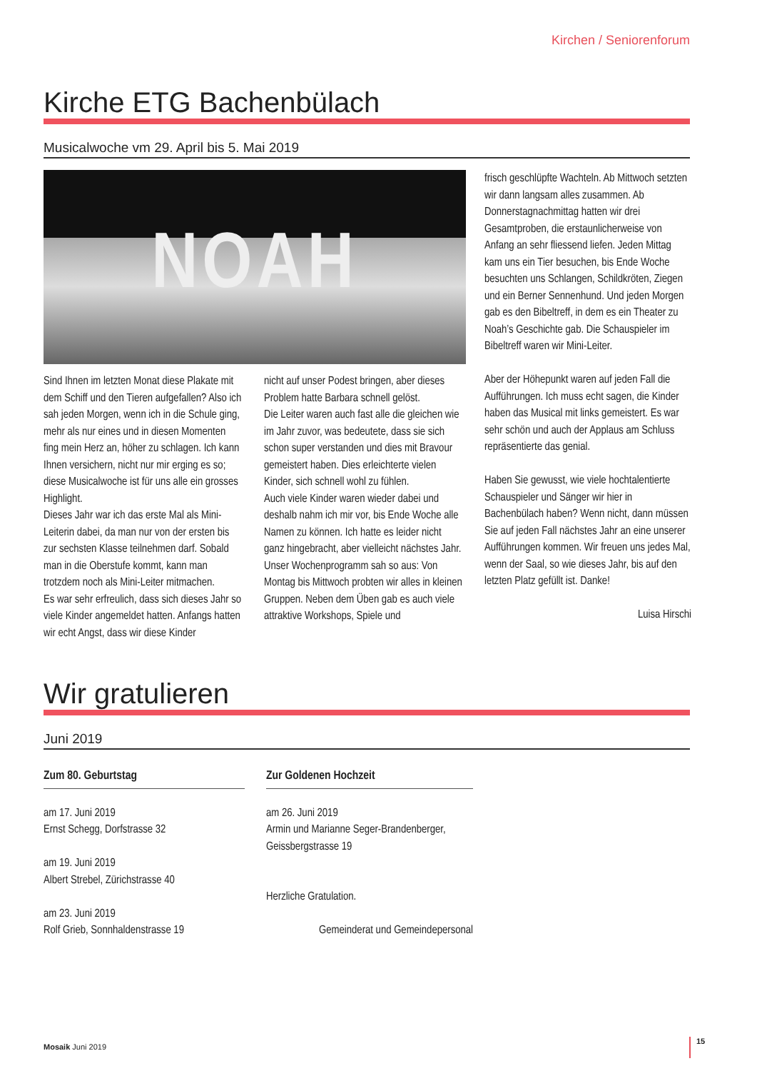Kirchen / Seniorenforum
Kirche ETG Bachenbülach
Musicalwoche vm 29. April bis 5. Mai 2019
NOAH
Sind Ihnen im letzten Monat diese Plakate mit dem Schiff und den Tieren aufgefallen? Also ich sah jeden Morgen, wenn ich in die Schule ging, mehr als nur eines und in diesen Momenten fing mein Herz an, höher zu schlagen. Ich kann Ihnen versichern, nicht nur mir erging es so; diese Musicalwoche ist für uns alle ein grosses Highlight.
Dieses Jahr war ich das erste Mal als Mini-Leiterin dabei, da man nur von der ersten bis zur sechsten Klasse teilnehmen darf. Sobald man in die Oberstufe kommt, kann man trotzdem noch als Mini-Leiter mitmachen.
Es war sehr erfreulich, dass sich dieses Jahr so viele Kinder angemeldet hatten. Anfangs hatten wir echt Angst, dass wir diese Kinder
nicht auf unser Podest bringen, aber dieses Problem hatte Barbara schnell gelöst.
Die Leiter waren auch fast alle die gleichen wie im Jahr zuvor, was bedeutete, dass sie sich schon super verstanden und dies mit Bravour gemeistert haben. Dies erleichterte vielen Kinder, sich schnell wohl zu fühlen.
Auch viele Kinder waren wieder dabei und deshalb nahm ich mir vor, bis Ende Woche alle Namen zu können. Ich hatte es leider nicht ganz hingebracht, aber vielleicht nächstes Jahr.
Unser Wochenprogramm sah so aus: Von Montag bis Mittwoch probten wir alles in kleinen Gruppen. Neben dem Üben gab es auch viele attraktive Workshops, Spiele und
frisch geschlüpfte Wachteln. Ab Mittwoch setzten wir dann langsam alles zusammen. Ab Donnerstagnachmittag hatten wir drei Gesamtproben, die erstaunlicherweise von Anfang an sehr fliessend liefen. Jeden Mittag kam uns ein Tier besuchen, bis Ende Woche besuchten uns Schlangen, Schildkröten, Ziegen und ein Berner Sennenhund. Und jeden Morgen gab es den Bibeltreff, in dem es ein Theater zu Noah’s Geschichte gab. Die Schauspieler im Bibeltreff waren wir Mini-Leiter.
Aber der Höhepunkt waren auf jeden Fall die Aufführungen. Ich muss echt sagen, die Kinder haben das Musical mit links gemeistert. Es war sehr schön und auch der Applaus am Schluss repräsentierte das genial.
Haben Sie gewusst, wie viele hochtalentierte Schauspieler und Sänger wir hier in Bachenbülach haben? Wenn nicht, dann müssen Sie auf jeden Fall nächstes Jahr an eine unserer Aufführungen kommen. Wir freuen uns jedes Mal, wenn der Saal, so wie dieses Jahr, bis auf den letzten Platz gefüllt ist. Danke!
Luisa Hirschi
Wir gratulieren
Juni 2019
Zum 80. Geburtstag
am 17. Juni 2019
Ernst Schegg, Dorfstrasse 32
am 19. Juni 2019
Albert Strebel, Zürichstrasse 40
am 23. Juni 2019
Rolf Grieb, Sonnhaldenstrasse 19
Zur Goldenen Hochzeit
am 26. Juni 2019
Armin und Marianne Seger-Brandenberger,
Geissbergstrasse 19
Herzliche Gratulation.
Gemeinderat und Gemeindepersonal
Mosaik Juni 2019
15